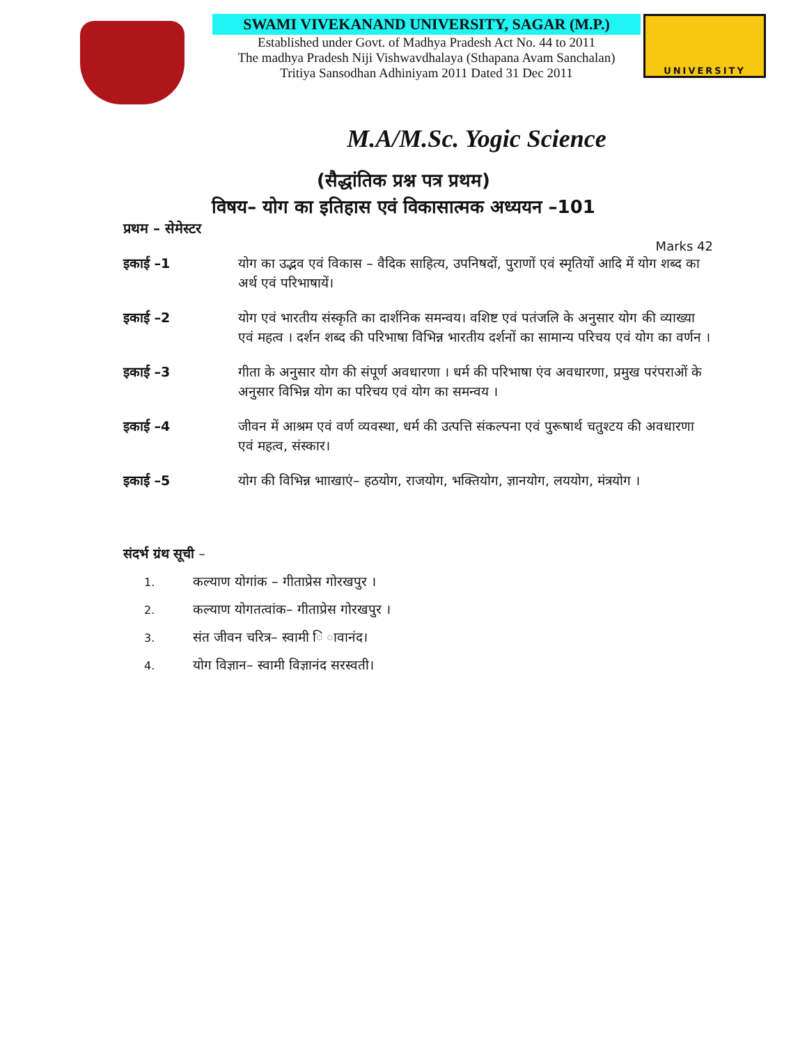SWAMI VIVEKANAND UNIVERSITY, SAGAR (M.P.)
Established under Govt. of Madhya Pradesh Act No. 44 to 2011
The madhya Pradesh Niji Vishwavdhalaya (Sthapana Avam Sanchalan)
Tritiya Sansodhan Adhiniyam 2011 Dated 31 Dec 2011
UNIVERSITY
M.A/M.Sc. Yogic Science
(सैद्धांतिक प्रश्न पत्र प्रथम)
विषय– योग का इतिहास एवं विकासात्मक अध्ययन –101
प्रथम – सेमेस्टर
Marks 42
इकाई –1 योग का उद्भव एवं विकास – वैदिक साहित्य, उपनिषदों, पुराणों एवं स्मृतियों आदि में योग शब्द का अर्थ एवं परिभाषायें।
इकाई –2 योग एवं भारतीय संस्कृति का दार्शनिक समन्वय। वशिष्ट एवं पतंजलि के अनुसार योग की व्याख्या एवं महत्व । दर्शन शब्द की परिभाषा विभिन्न भारतीय दर्शनों का सामान्य परिचय एवं योग का वर्णन ।
इकाई –3 गीता के अनुसार योग की संपूर्ण अवधारणा । धर्म की परिभाषा एंव अवधारणा, प्रमुख परंपराओं के अनुसार विभिन्न योग का परिचय एवं योग का समन्वय ।
इकाई –4 जीवन में आश्रम एवं वर्ण व्यवस्था, धर्म की उत्पत्ति संकल्पना एवं पुरूषार्थ चतुश्टय की अवधारणा एवं महत्व, संस्कार।
इकाई –5 योग की विभिन्न भााखाएं– हठयोग, राजयोग, भक्तियोग, ज्ञानयोग, लययोग, मंत्रयोग ।
संदर्भ ग्रंथ सूची –
1. कल्याण योगांक – गीताप्रेस गोरखपुर ।
2. कल्याण योगतत्वांक– गीताप्रेस गोरखपुर ।
3. संत जीवन चरित्र– स्वामी ि ावानंद।
4. योग विज्ञान– स्वामी विज्ञानंद सरस्वती।